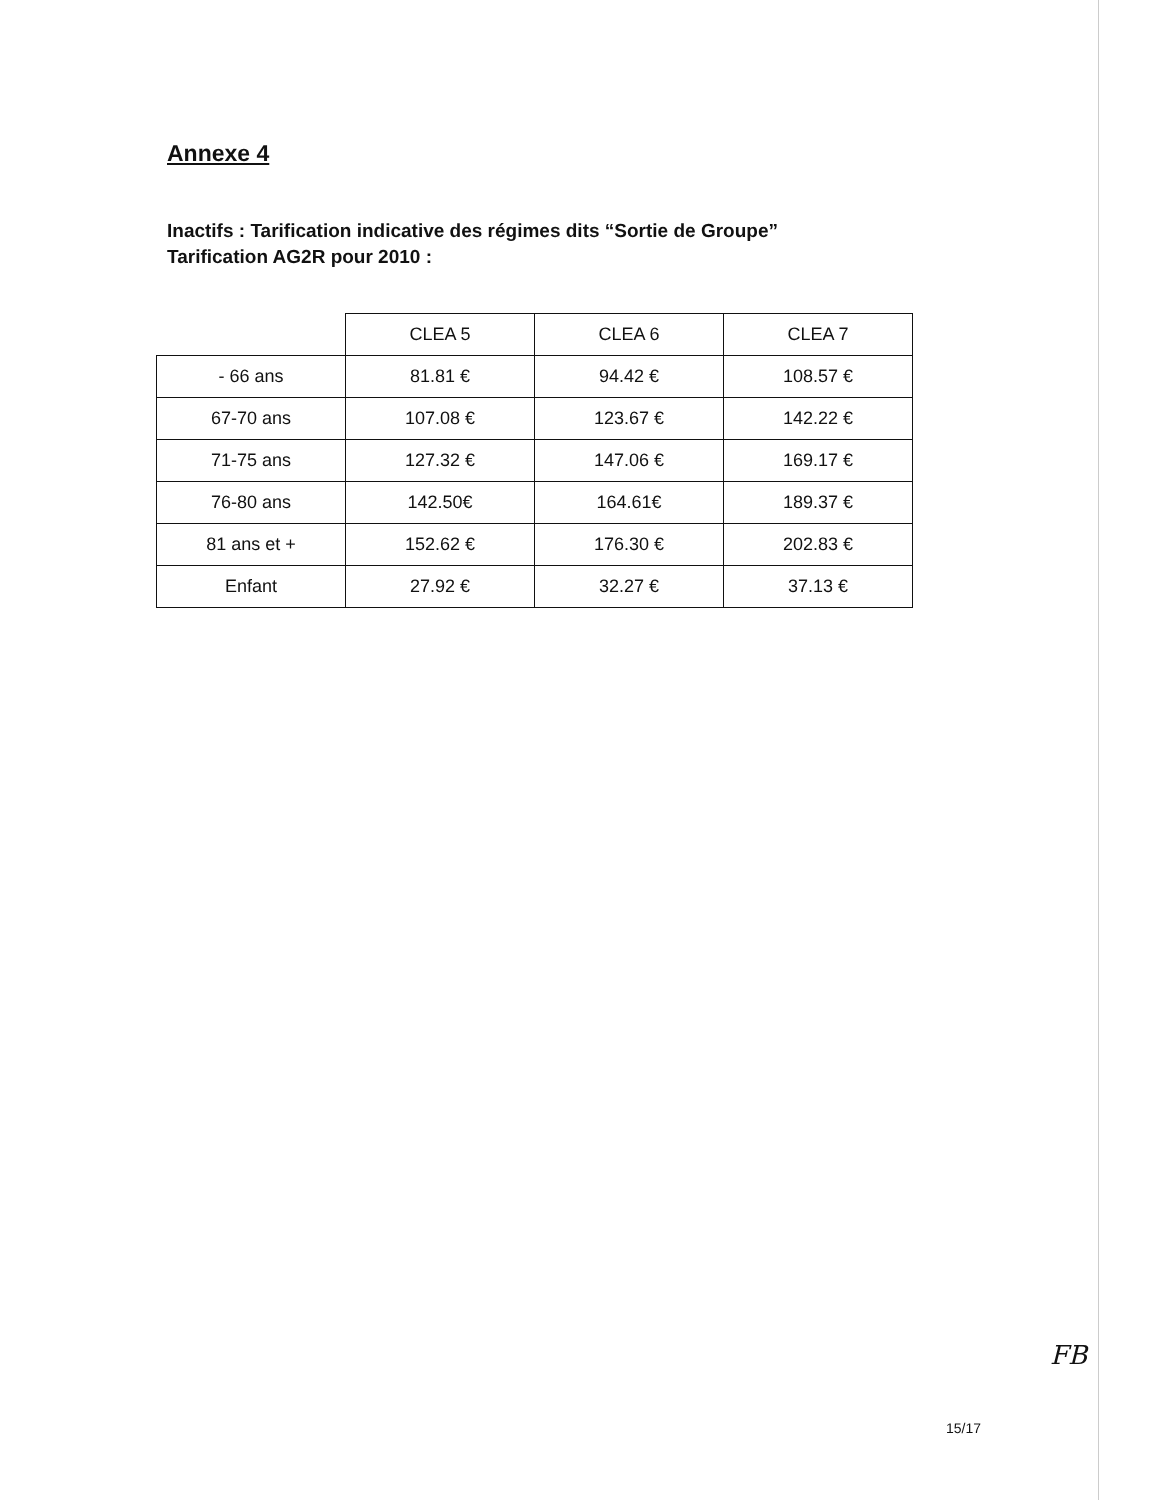Annexe 4
Inactifs : Tarification indicative des régimes dits “Sortie de Groupe”
Tarification AG2R pour 2010 :
| | CLEA 5 | CLEA 6 | CLEA 7 |
| - 66 ans | 81.81 € | 94.42 € | 108.57 € |
| 67-70 ans | 107.08 € | 123.67 € | 142.22 € |
| 71-75 ans | 127.32 € | 147.06 € | 169.17 € |
| 76-80 ans | 142.50€ | 164.61€ | 189.37 € |
| 81 ans et + | 152.62 € | 176.30 € | 202.83 € |
| Enfant | 27.92 € | 32.27 € | 37.13 € |
FB
15/17